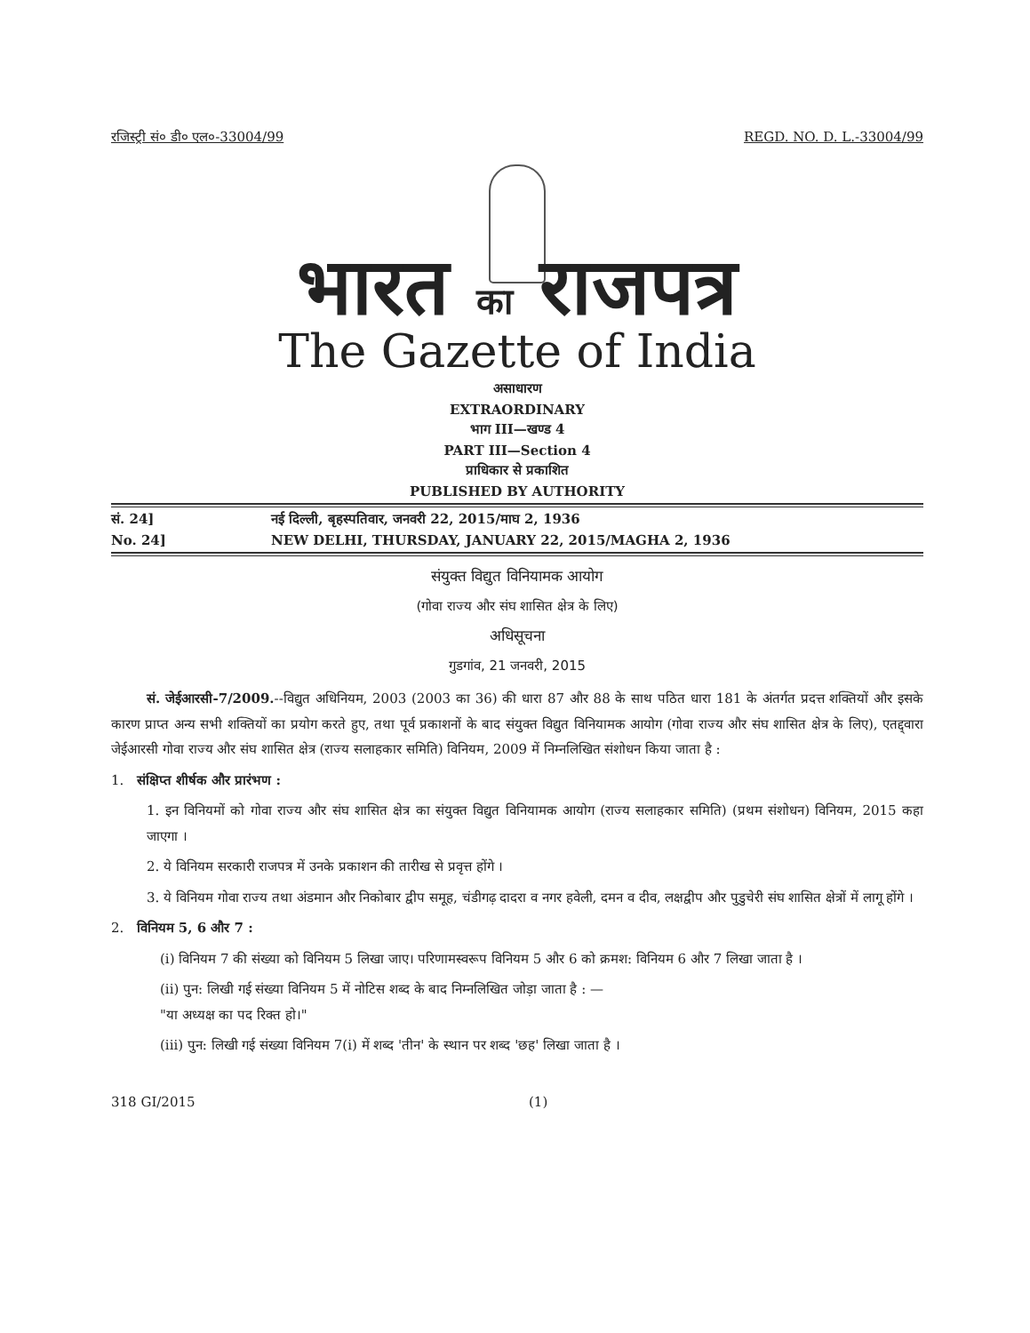रजिस्ट्री सं० डी० एल०-33004/99 REGD. NO. D. L.-33004/99
भारत का राजपत्र
The Gazette of India
असाधारण
EXTRAORDINARY
भाग III—खण्ड 4
PART III—Section 4
प्राधिकार से प्रकाशित
PUBLISHED BY AUTHORITY
सं. 24] नई दिल्ली, बृहस्पतिवार, जनवरी 22, 2015/माघ 2, 1936
No. 24] NEW DELHI, THURSDAY, JANUARY 22, 2015/MAGHA 2, 1936
संयुक्त विद्युत विनियामक आयोग
(गोवा राज्य और संघ शासित क्षेत्र के लिए)
अधिसूचना
गुडगांव, 21 जनवरी, 2015
सं. जेईआरसी-7/2009.--विद्युत अधिनियम, 2003 (2003 का 36) की धारा 87 और 88 के साथ पठित धारा 181 के अंतर्गत प्रदत्त शक्तियों और इसके कारण प्राप्त अन्य सभी शक्तियों का प्रयोग करते हुए, तथा पूर्व प्रकाशनों के बाद संयुक्त विद्युत विनियामक आयोग (गोवा राज्य और संघ शासित क्षेत्र के लिए), एतद्द्वारा जेईआरसी गोवा राज्य और संघ शासित क्षेत्र (राज्य सलाहकार समिति) विनियम, 2009 में निम्नलिखित संशोधन किया जाता है :
1. संक्षिप्त शीर्षक और प्रारंभण :
1. इन विनियमों को गोवा राज्य और संघ शासित क्षेत्र का संयुक्त विद्युत विनियामक आयोग (राज्य सलाहकार समिति) (प्रथम संशोधन) विनियम, 2015 कहा जाएगा ।
2. ये विनियम सरकारी राजपत्र में उनके प्रकाशन की तारीख से प्रवृत्त होंगे ।
3. ये विनियम गोवा राज्य तथा अंडमान और निकोबार द्वीप समूह, चंडीगढ़ दादरा व नगर हवेली, दमन व दीव, लक्षद्वीप और पुडुचेरी संघ शासित क्षेत्रों में लागू होंगे ।
2. विनियम 5, 6 और 7 :
(i) विनियम 7 की संख्या को विनियम 5 लिखा जाए। परिणामस्वरूप विनियम 5 और 6 को क्रमश: विनियम 6 और 7 लिखा जाता है ।
(ii) पुन: लिखी गई संख्या विनियम 5 में नोटिस शब्द के बाद निम्नलिखित जोड़ा जाता है : —
"या अध्यक्ष का पद रिक्त हो।"
(iii) पुन: लिखी गई संख्या विनियम 7(i) में शब्द 'तीन' के स्थान पर शब्द 'छह' लिखा जाता है ।
318 GI/2015 (1)